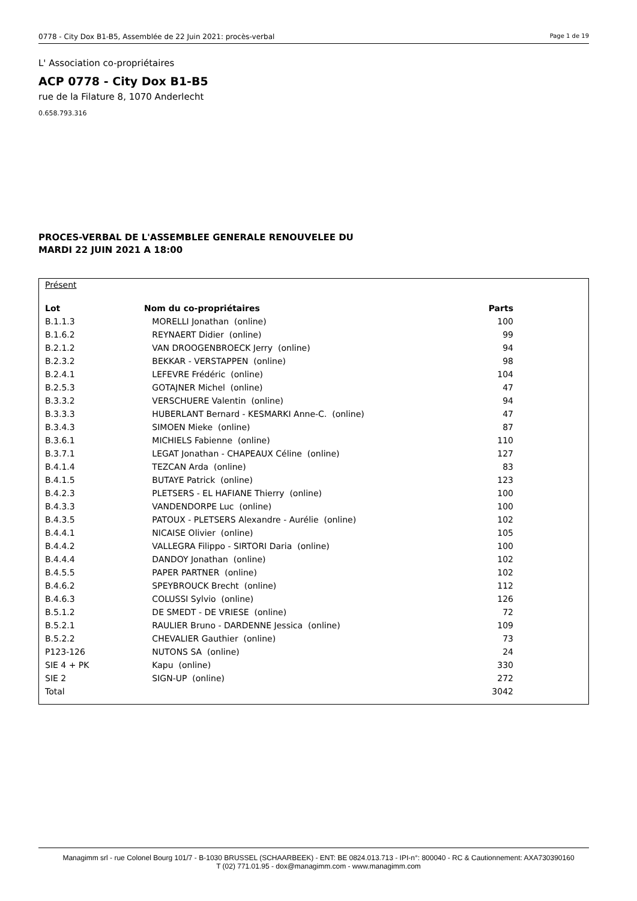0778 - City Dox B1-B5, Assemblée de 22 Juin 2021: procès-verbal Page 1 de 19
L' Association co-propriétaires
ACP 0778 - City Dox B1-B5
rue de la Filature 8, 1070 Anderlecht
0.658.793.316
PROCES-VERBAL DE L'ASSEMBLEE GENERALE RENOUVELEE DU
MARDI 22 JUIN 2021 A 18:00
Présent
| Lot | Nom du co-propriétaires | Parts |
| --- | --- | --- |
| B.1.1.3 | MORELLI Jonathan (online) | 100 |
| B.1.6.2 | REYNAERT Didier (online) | 99 |
| B.2.1.2 | VAN DROOGENBROECK Jerry (online) | 94 |
| B.2.3.2 | BEKKAR - VERSTAPPEN (online) | 98 |
| B.2.4.1 | LEFEVRE Frédéric (online) | 104 |
| B.2.5.3 | GOTAJNER Michel (online) | 47 |
| B.3.3.2 | VERSCHUERE Valentin (online) | 94 |
| B.3.3.3 | HUBERLANT Bernard - KESMARKI Anne-C. (online) | 47 |
| B.3.4.3 | SIMOEN Mieke (online) | 87 |
| B.3.6.1 | MICHIELS Fabienne (online) | 110 |
| B.3.7.1 | LEGAT Jonathan - CHAPEAUX Céline (online) | 127 |
| B.4.1.4 | TEZCAN Arda (online) | 83 |
| B.4.1.5 | BUTAYE Patrick (online) | 123 |
| B.4.2.3 | PLETSERS - EL HAFIANE Thierry (online) | 100 |
| B.4.3.3 | VANDENDORPE Luc (online) | 100 |
| B.4.3.5 | PATOUX - PLETSERS Alexandre - Aurélie (online) | 102 |
| B.4.4.1 | NICAISE Olivier (online) | 105 |
| B.4.4.2 | VALLEGRA Filippo - SIRTORI Daria (online) | 100 |
| B.4.4.4 | DANDOY Jonathan (online) | 102 |
| B.4.5.5 | PAPER PARTNER (online) | 102 |
| B.4.6.2 | SPEYBROUCK Brecht (online) | 112 |
| B.4.6.3 | COLUSSI Sylvio (online) | 126 |
| B.5.1.2 | DE SMEDT - DE VRIESE (online) | 72 |
| B.5.2.1 | RAULIER Bruno - DARDENNE Jessica (online) | 109 |
| B.5.2.2 | CHEVALIER Gauthier (online) | 73 |
| P123-126 | NUTONS SA (online) | 24 |
| SIE 4 + PK | Kapu (online) | 330 |
| SIE 2 | SIGN-UP (online) | 272 |
| Total | | 3042 |
Managimm srl - rue Colonel Bourg 101/7 - B-1030 BRUSSEL (SCHAARBEEK) - ENT: BE 0824.013.713 - IPI-n°: 800040 - RC & Cautionnement: AXA730390160
T (02) 771.01.95 - dox@managimm.com - www.managimm.com